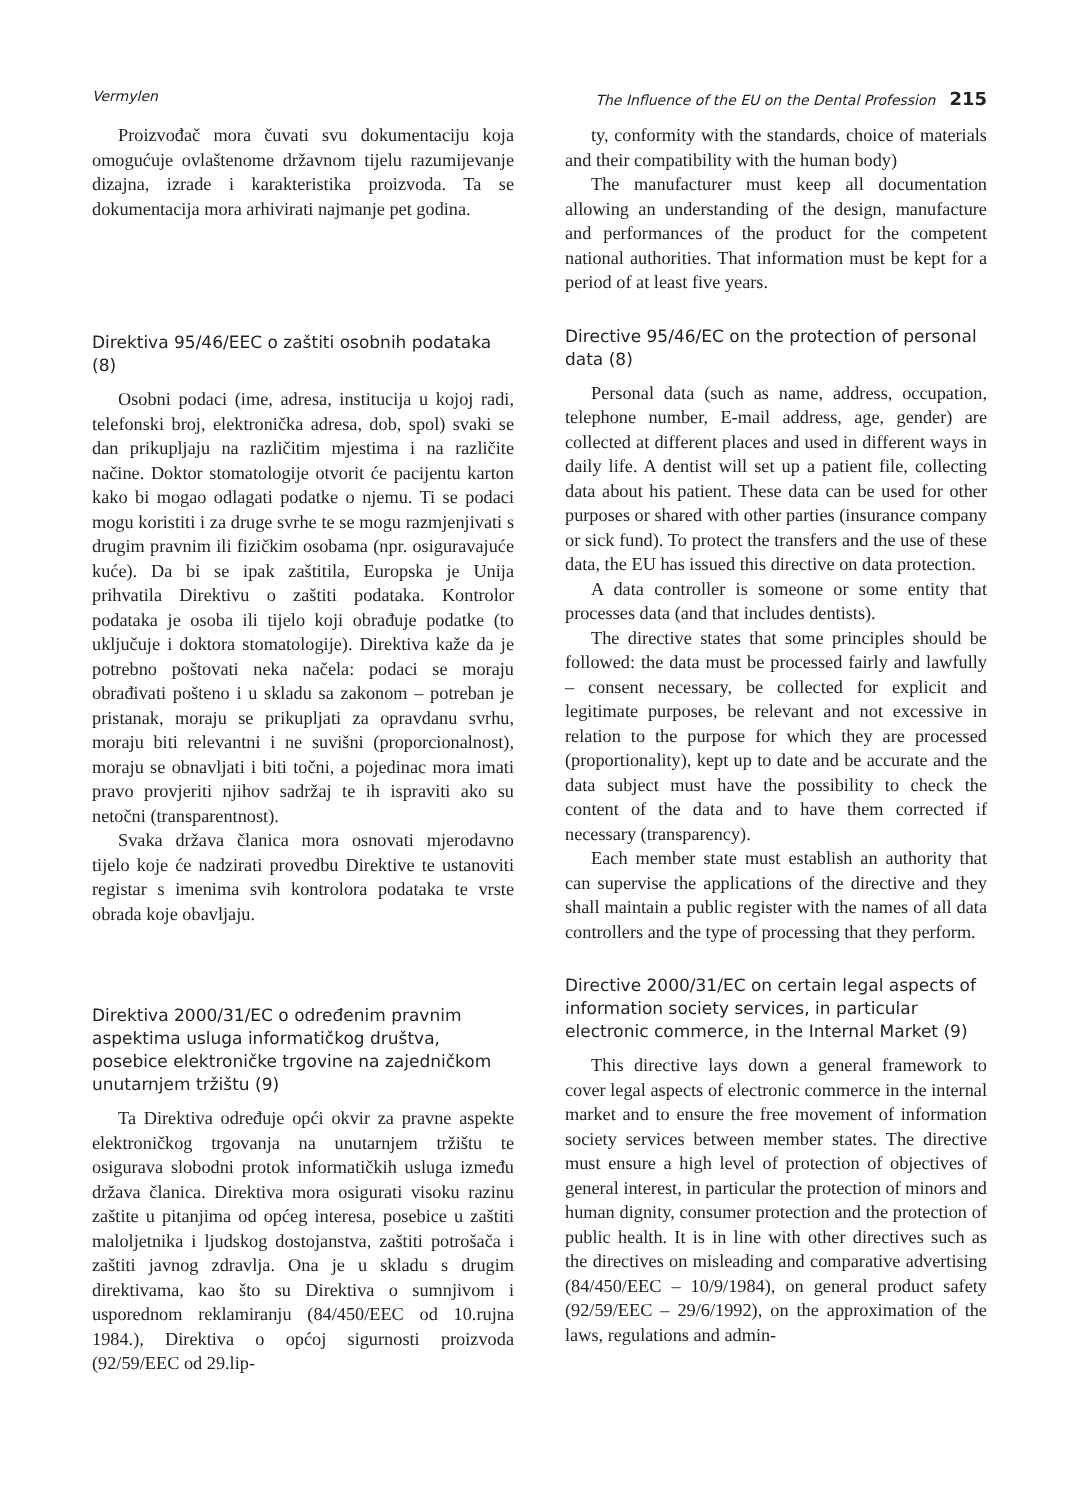Vermylen The Influence of the EU on the Dental Profession 215
Proizvođač mora čuvati svu dokumentaciju koja omogućuje ovlaštenome državnom tijelu razumijevanje dizajna, izrade i karakteristika proizvoda. Ta se dokumentacija mora arhivirati najmanje pet godina.
Direktiva 95/46/EEC o zaštiti osobnih podataka (8)
Osobni podaci (ime, adresa, institucija u kojoj radi, telefonski broj, elektronička adresa, dob, spol) svaki se dan prikupljaju na različitim mjestima i na različite načine. Doktor stomatologije otvorit će pacijentu karton kako bi mogao odlagati podatke o njemu. Ti se podaci mogu koristiti i za druge svrhe te se mogu razmjenjivati s drugim pravnim ili fizičkim osobama (npr. osiguravajuće kuće). Da bi se ipak zaštitila, Europska je Unija prihvatila Direktivu o zaštiti podataka. Kontrolor podataka je osoba ili tijelo koji obrađuje podatke (to uključuje i doktora stomatologije). Direktiva kaže da je potrebno poštovati neka načela: podaci se moraju obrađivati pošteno i u skladu sa zakonom – potreban je pristanak, moraju se prikupljati za opravdanu svrhu, moraju biti relevantni i ne suvišni (proporcionalnost), moraju se obnavljati i biti točni, a pojedinac mora imati pravo provjeriti njihov sadržaj te ih ispraviti ako su netočni (transparentnost).
Svaka država članica mora osnovati mjerodavno tijelo koje će nadzirati provedbu Direktive te ustanoviti registar s imenima svih kontrolora podataka te vrste obrada koje obavljaju.
Direktiva 2000/31/EC o određenim pravnim aspektima usluga informatičkog društva, posebice elektroničke trgovine na zajedničkom unutarnjem tržištu (9)
Ta Direktiva određuje opći okvir za pravne aspekte elektroničkog trgovanja na unutarnjem tržištu te osigurava slobodni protok informatičkih usluga između država članica. Direktiva mora osigurati visoku razinu zaštite u pitanjima od općeg interesa, posebice u zaštiti maloljetnika i ljudskog dostojanstva, zaštiti potrošača i zaštiti javnog zdravlja. Ona je u skladu s drugim direktivama, kao što su Direktiva o sumnjivom i usporednom reklamiranju (84/450/EEC od 10.rujna 1984.), Direktiva o općoj sigurnosti proizvoda (92/59/EEC od 29.lip-
ty, conformity with the standards, choice of materials and their compatibility with the human body)
The manufacturer must keep all documentation allowing an understanding of the design, manufacture and performances of the product for the competent national authorities. That information must be kept for a period of at least five years.
Directive 95/46/EC on the protection of personal data (8)
Personal data (such as name, address, occupation, telephone number, E-mail address, age, gender) are collected at different places and used in different ways in daily life. A dentist will set up a patient file, collecting data about his patient. These data can be used for other purposes or shared with other parties (insurance company or sick fund). To protect the transfers and the use of these data, the EU has issued this directive on data protection.
A data controller is someone or some entity that processes data (and that includes dentists).
The directive states that some principles should be followed: the data must be processed fairly and lawfully – consent necessary, be collected for explicit and legitimate purposes, be relevant and not excessive in relation to the purpose for which they are processed (proportionality), kept up to date and be accurate and the data subject must have the possibility to check the content of the data and to have them corrected if necessary (transparency).
Each member state must establish an authority that can supervise the applications of the directive and they shall maintain a public register with the names of all data controllers and the type of processing that they perform.
Directive 2000/31/EC on certain legal aspects of information society services, in particular electronic commerce, in the Internal Market (9)
This directive lays down a general framework to cover legal aspects of electronic commerce in the internal market and to ensure the free movement of information society services between member states. The directive must ensure a high level of protection of objectives of general interest, in particular the protection of minors and human dignity, consumer protection and the protection of public health. It is in line with other directives such as the directives on misleading and comparative advertising (84/450/EEC – 10/9/1984), on general product safety (92/59/EEC – 29/6/1992), on the approximation of the laws, regulations and admin-